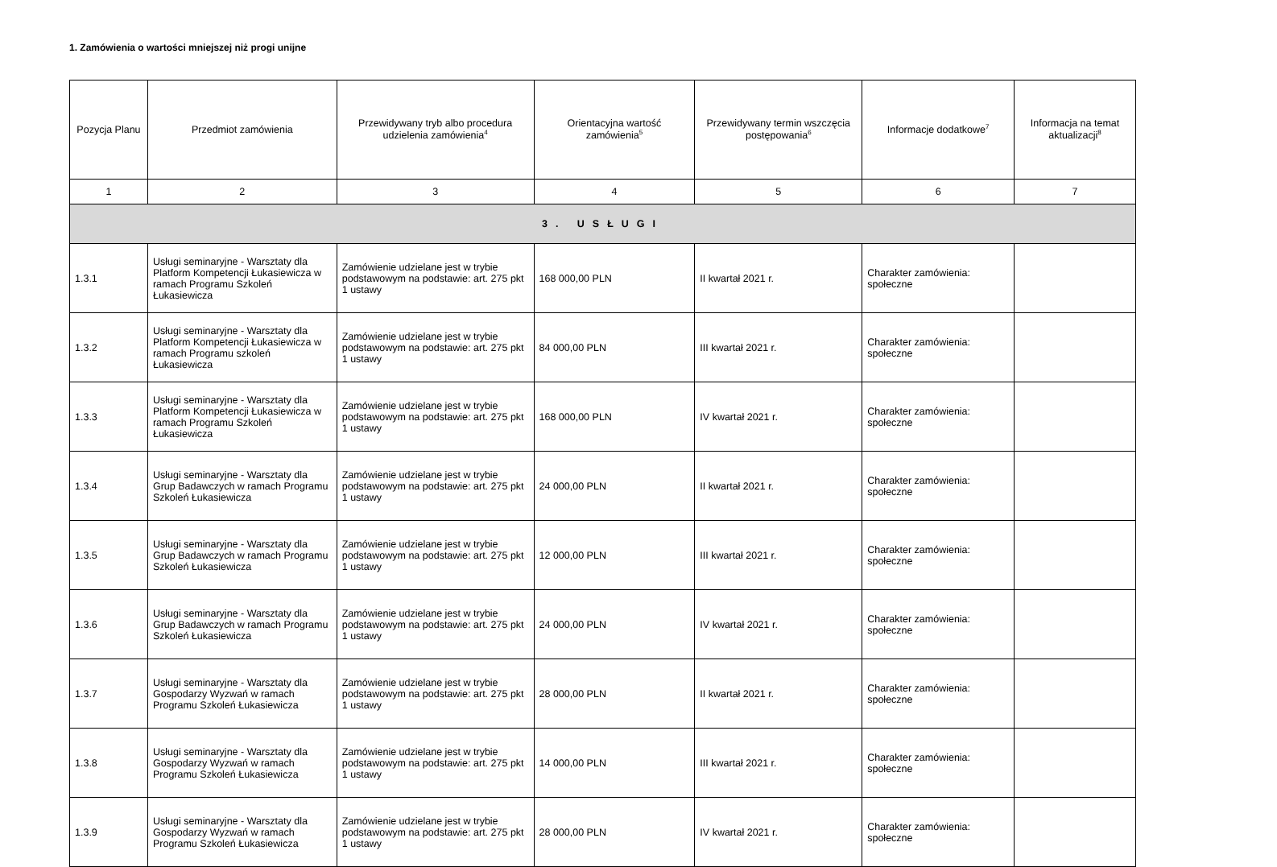1. Zamówienia o wartości mniejszej niż progi unijne
| Pozycja Planu | Przedmiot zamówienia | Przewidywany tryb albo procedura udzielenia zamówienia<sup>4</sup> | Orientacyjna wartość zamówienia<sup>5</sup> | Przewidywany termin wszczęcia postępowania<sup>6</sup> | Informacje dodatkowe<sup>7</sup> | Informacja na temat aktualizacji<sup>8</sup> |
| --- | --- | --- | --- | --- | --- | --- |
| 1 | 2 | 3 | 4 | 5 | 6 | 7 |
| 3. USŁUGI | | | | | | |
| 1.3.1 | Usługi seminaryjne - Warsztaty dla Platform Kompetencji Łukasiewicza w ramach Programu Szkoleń Łukasiewicza | Zamówienie udzielane jest w trybie podstawowym na podstawie: art. 275 pkt 1 ustawy | 168 000,00 PLN | II kwartał 2021 r. | Charakter zamówienia: społeczne | |
| 1.3.2 | Usługi seminaryjne - Warsztaty dla Platform Kompetencji Łukasiewicza w ramach Programu szkoleń Łukasiewicza | Zamówienie udzielane jest w trybie podstawowym na podstawie: art. 275 pkt 1 ustawy | 84 000,00 PLN | III kwartał 2021 r. | Charakter zamówienia: społeczne | |
| 1.3.3 | Usługi seminaryjne - Warsztaty dla Platform Kompetencji Łukasiewicza w ramach Programu Szkoleń Łukasiewicza | Zamówienie udzielane jest w trybie podstawowym na podstawie: art. 275 pkt 1 ustawy | 168 000,00 PLN | IV kwartał 2021 r. | Charakter zamówienia: społeczne | |
| 1.3.4 | Usługi seminaryjne - Warsztaty dla Grup Badawczych w ramach Programu Szkoleń Łukasiewicza | Zamówienie udzielane jest w trybie podstawowym na podstawie: art. 275 pkt 1 ustawy | 24 000,00 PLN | II kwartał 2021 r. | Charakter zamówienia: społeczne | |
| 1.3.5 | Usługi seminaryjne - Warsztaty dla Grup Badawczych w ramach Programu Szkoleń Łukasiewicza | Zamówienie udzielane jest w trybie podstawowym na podstawie: art. 275 pkt 1 ustawy | 12 000,00 PLN | III kwartał 2021 r. | Charakter zamówienia: społeczne | |
| 1.3.6 | Usługi seminaryjne - Warsztaty dla Grup Badawczych w ramach Programu Szkoleń Łukasiewicza | Zamówienie udzielane jest w trybie podstawowym na podstawie: art. 275 pkt 1 ustawy | 24 000,00 PLN | IV kwartał 2021 r. | Charakter zamówienia: społeczne | |
| 1.3.7 | Usługi seminaryjne - Warsztaty dla Gospodarzy Wyzwań w ramach Programu Szkoleń Łukasiewicza | Zamówienie udzielane jest w trybie podstawowym na podstawie: art. 275 pkt 1 ustawy | 28 000,00 PLN | II kwartał 2021 r. | Charakter zamówienia: społeczne | |
| 1.3.8 | Usługi seminaryjne - Warsztaty dla Gospodarzy Wyzwań w ramach Programu Szkoleń Łukasiewicza | Zamówienie udzielane jest w trybie podstawowym na podstawie: art. 275 pkt 1 ustawy | 14 000,00 PLN | III kwartał 2021 r. | Charakter zamówienia: społeczne | |
| 1.3.9 | Usługi seminaryjne - Warsztaty dla Gospodarzy Wyzwań w ramach Programu Szkoleń Łukasiewicza | Zamówienie udzielane jest w trybie podstawowym na podstawie: art. 275 pkt 1 ustawy | 28 000,00 PLN | IV kwartał 2021 r. | Charakter zamówienia: społeczne | |